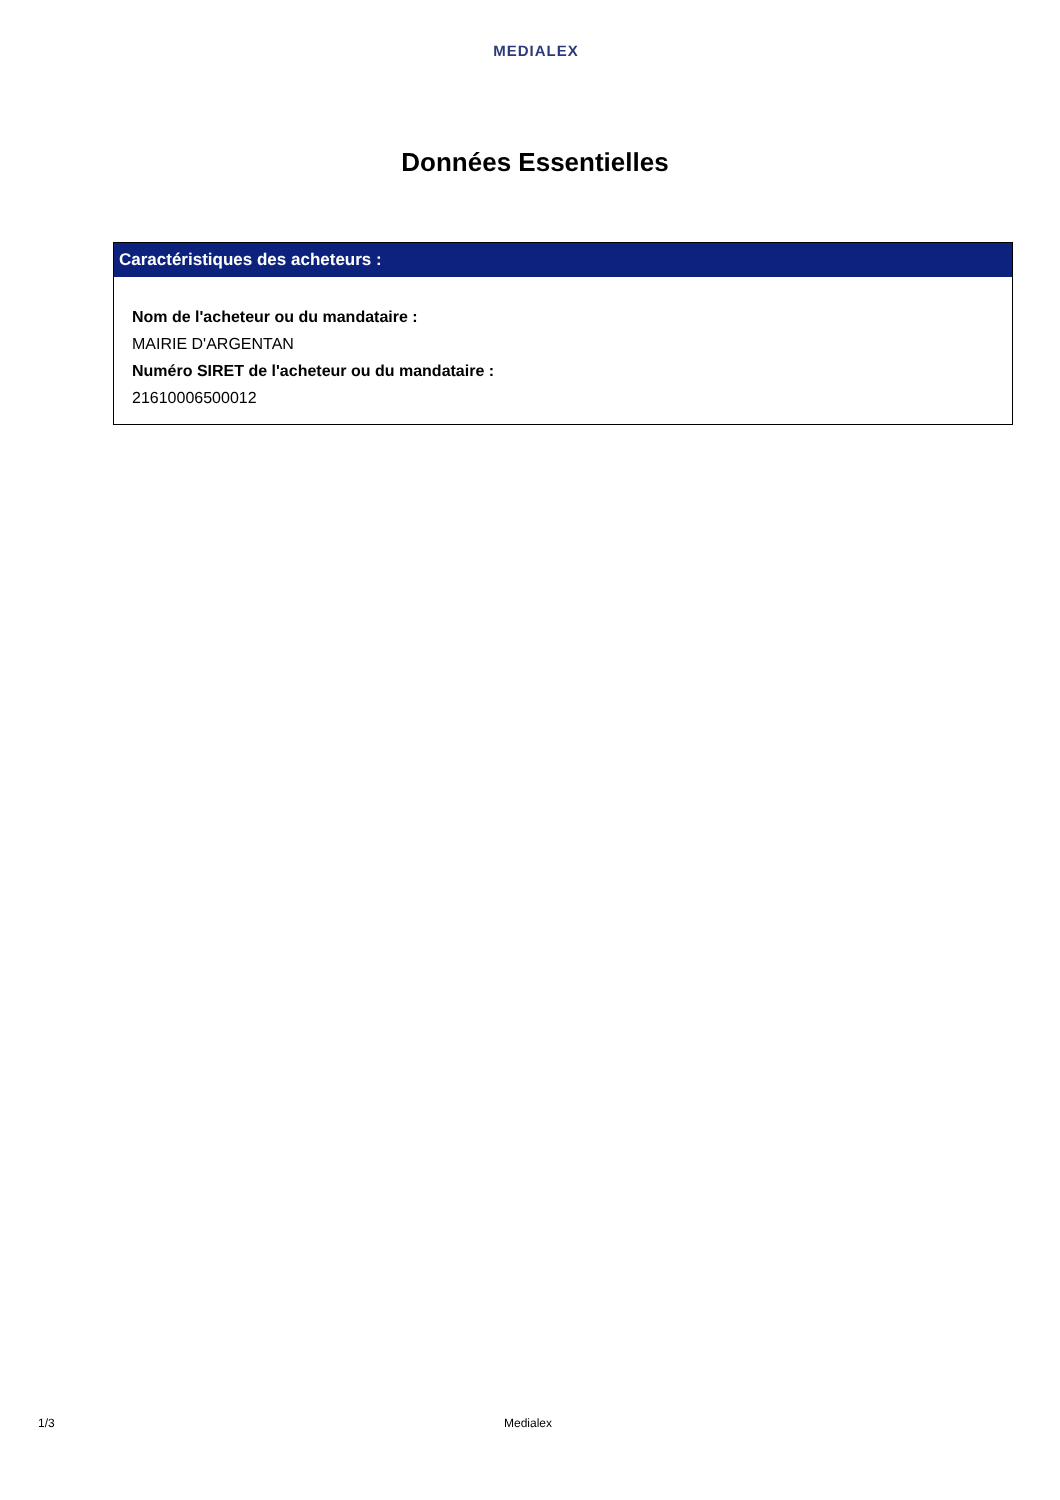MEDIALEX
Données Essentielles
Caractéristiques des acheteurs :
Nom de l'acheteur ou du mandataire :
MAIRIE D'ARGENTAN
Numéro SIRET de l'acheteur ou du mandataire :
21610006500012
1/3 Medialex